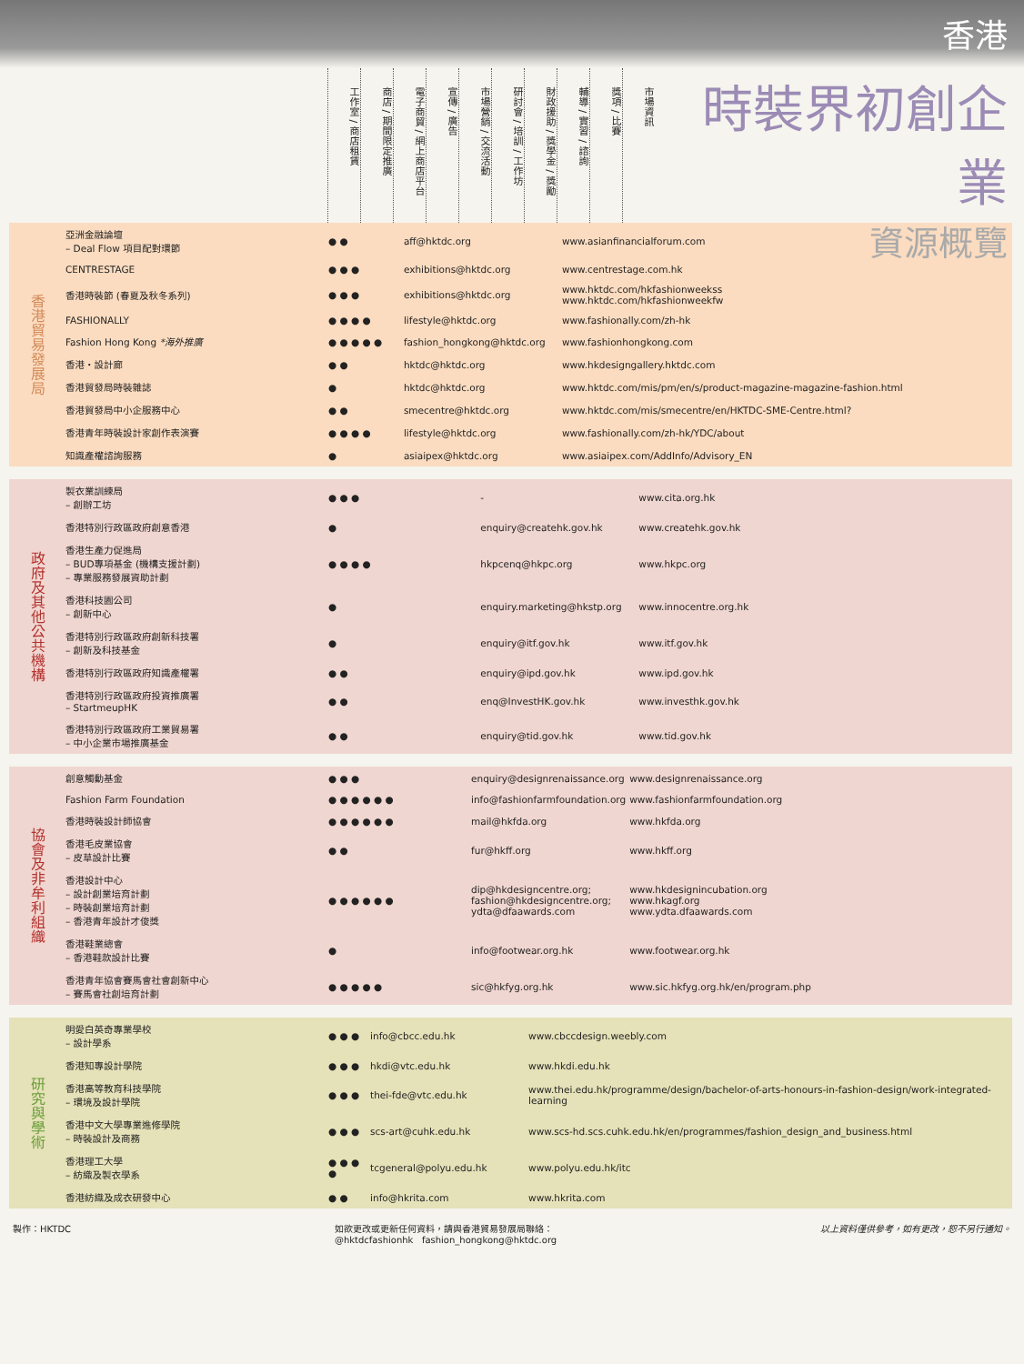香港
工作室 / 商店租賃
商店 / 期間限定推廣
電子商貿 / 網上商店平台
宣傳 / 廣告
市場營銷 / 交流活動
研討會 / 培訓 / 工作坊
財政援助 / 獎學金 / 獎勵
輔導 / 實習 / 諮詢
獎項 / 比賽
市場資訊
時裝界初創企業
資源概覽
| 香港貿易發展局 | 亞洲金融論壇 – Deal Flow 項目配對環節 | ● ● | aff@hktdc.org | www.asianfinancialforum.com |
| | CENTRESTAGE | ● ● ● | exhibitions@hktdc.org | www.centrestage.com.hk |
| | 香港時裝節 (春夏及秋冬系列) | ● ● ● | exhibitions@hktdc.org | www.hktdc.com/hkfashionweekss www.hktdc.com/hkfashionweekfw |
| | FASHIONALLY | ● ● ● ● | lifestyle@hktdc.org | www.fashionally.com/zh-hk |
| | Fashion Hong Kong *海外推廣 | ● ● ● ● ● | fashion_hongkong@hktdc.org | www.fashionhongkong.com |
| | 香港・設計廊 | ● ● | hktdc@hktdc.org | www.hkdesigngallery.hktdc.com |
| | 香港貿發局時裝雜誌 | ● | hktdc@hktdc.org | www.hktdc.com/mis/pm/en/s/product-magazine-magazine-fashion.html |
| | 香港貿發局中小企服務中心 | ● ● | smecentre@hktdc.org | www.hktdc.com/mis/smecentre/en/HKTDC-SME-Centre.html? |
| | 香港青年時裝設計家創作表演賽 | ● ● ● ● | lifestyle@hktdc.org | www.fashionally.com/zh-hk/YDC/about |
| | 知識產權諮詢服務 | ● | asiaipex@hktdc.org | www.asiaipex.com/AddInfo/Advisory_EN |
| 政府及其他公共機構 | 製衣業訓練局 – 創辦工坊 | ● ● ● | - | www.cita.org.hk |
| | 香港特別行政區政府創意香港 | ● | enquiry@createhk.gov.hk | www.createhk.gov.hk |
| | 香港生產力促進局 – BUD專項基金 (機構支援計劃) – 專業服務發展資助計劃 | ● ● ● ● | hkpcenq@hkpc.org | www.hkpc.org |
| | 香港科技園公司 – 創新中心 | ● | enquiry.marketing@hkstp.org | www.innocentre.org.hk |
| | 香港特別行政區政府創新科技署 – 創新及科技基金 | ● | enquiry@itf.gov.hk | www.itf.gov.hk |
| | 香港特別行政區政府知識產權署 | ● ● | enquiry@ipd.gov.hk | www.ipd.gov.hk |
| | 香港特別行政區政府投資推廣署 – StartmeupHK | ● ● | enq@InvestHK.gov.hk | www.investhk.gov.hk |
| | 香港特別行政區政府工業貿易署 – 中小企業市場推廣基金 | ● ● | enquiry@tid.gov.hk | www.tid.gov.hk |
| 協會及非牟利組織 | 創意觸動基金 | ● ● ● | enquiry@designrenaissance.org | www.designrenaissance.org |
| | Fashion Farm Foundation | ● ● ● ● ● ● | info@fashionfarmfoundation.org | www.fashionfarmfoundation.org |
| | 香港時裝設計師協會 | ● ● ● ● ● ● | mail@hkfda.org | www.hkfda.org |
| | 香港毛皮業協會 – 皮草設計比賽 | ● ● | fur@hkff.org | www.hkff.org |
| | 香港設計中心 – 設計創業培育計劃 – 時裝創業培育計劃 – 香港青年設計才俊獎 | ● ● ● ● ● ● | dip@hkdesigncentre.org; fashion@hkdesigncentre.org; ydta@dfaawards.com | www.hkdesignincubation.org www.hkagf.org www.ydta.dfaawards.com |
| | 香港鞋業總會 – 香港鞋款設計比賽 | ● | info@footwear.org.hk | www.footwear.org.hk |
| | 香港青年協會賽馬會社會創新中心 – 賽馬會社創培育計劃 | ● ● ● ● ● | sic@hkfyg.org.hk | www.sic.hkfyg.org.hk/en/program.php |
| 研究與學術 | 明愛白英奇專業學校 – 設計學系 | ● ● ● | info@cbcc.edu.hk | www.cbccdesign.weebly.com |
| | 香港知專設計學院 | ● ● ● | hkdi@vtc.edu.hk | www.hkdi.edu.hk |
| | 香港高等教育科技學院 – 環境及設計學院 | ● ● ● | thei-fde@vtc.edu.hk | www.thei.edu.hk/programme/design/bachelor-of-arts-honours-in-fashion-design/work-integrated-learning |
| | 香港中文大學專業進修學院 – 時裝設計及商務 | ● ● ● | scs-art@cuhk.edu.hk | www.scs-hd.scs.cuhk.edu.hk/en/programmes/fashion_design_and_business.html |
| | 香港理工大學 – 紡織及製衣學系 | ● ● ● ● | tcgeneral@polyu.edu.hk | www.polyu.edu.hk/itc |
| | 香港紡織及成衣研發中心 | ● ● | info@hkrita.com | www.hkrita.com |
製作：HKTDC 如欲更改或更新任何資料，請與香港貿易發展局聯絡：
@hktdcfashionhk fashion_hongkong@hktdc.org
以上資料僅供參考，如有更改，恕不另行通知。